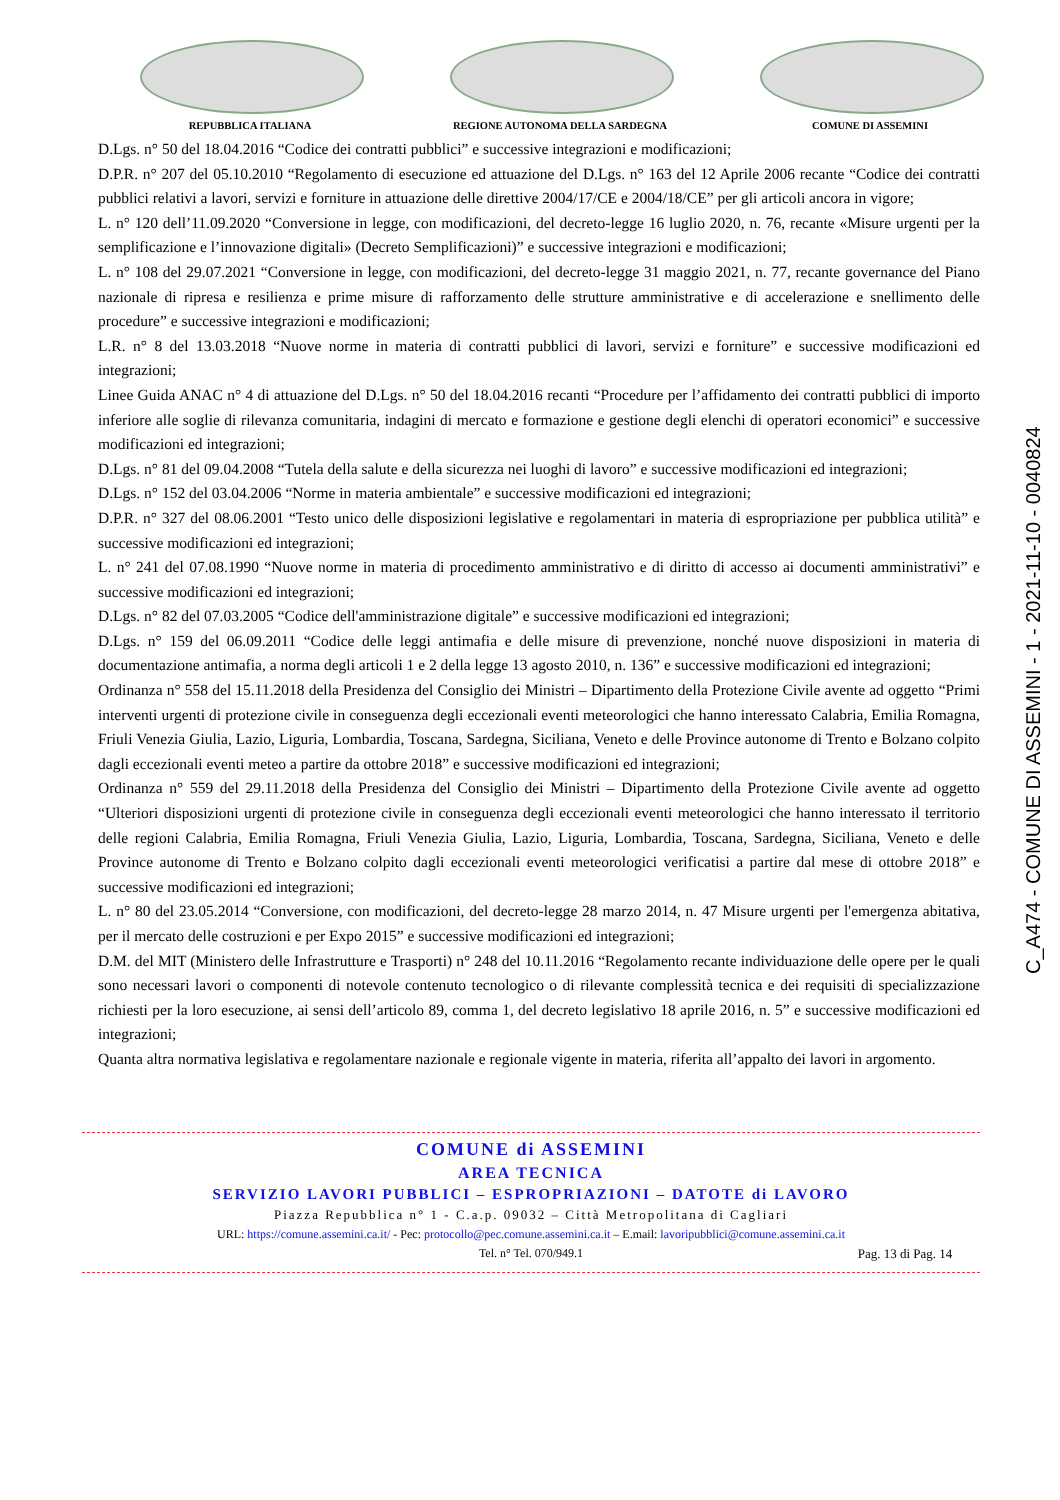REPUBBLICA ITALIANA REGIONE AUTONOMA DELLA SARDEGNA COMUNE DI ASSEMINI
D.Lgs. n° 50 del 18.04.2016 “Codice dei contratti pubblici” e successive integrazioni e modificazioni;
D.P.R. n° 207 del 05.10.2010 “Regolamento di esecuzione ed attuazione del D.Lgs. n° 163 del 12 Aprile 2006 recante “Codice dei contratti pubblici relativi a lavori, servizi e forniture in attuazione delle direttive 2004/17/CE e 2004/18/CE” per gli articoli ancora in vigore;
L. n° 120 dell’11.09.2020 “Conversione in legge, con modificazioni, del decreto-legge 16 luglio 2020, n. 76, recante «Misure urgenti per la semplificazione e l’innovazione digitali» (Decreto Semplificazioni)” e successive integrazioni e modificazioni;
L. n° 108 del 29.07.2021 “Conversione in legge, con modificazioni, del decreto-legge 31 maggio 2021, n. 77, recante governance del Piano nazionale di ripresa e resilienza e prime misure di rafforzamento delle strutture amministrative e di accelerazione e snellimento delle procedure” e successive integrazioni e modificazioni;
L.R. n° 8 del 13.03.2018 “Nuove norme in materia di contratti pubblici di lavori, servizi e forniture” e successive modificazioni ed integrazioni;
Linee Guida ANAC n° 4 di attuazione del D.Lgs. n° 50 del 18.04.2016 recanti “Procedure per l’affidamento dei contratti pubblici di importo inferiore alle soglie di rilevanza comunitaria, indagini di mercato e formazione e gestione degli elenchi di operatori economici” e successive modificazioni ed integrazioni;
D.Lgs. n° 81 del 09.04.2008 “Tutela della salute e della sicurezza nei luoghi di lavoro” e successive modificazioni ed integrazioni;
D.Lgs. n° 152 del 03.04.2006 “Norme in materia ambientale” e successive modificazioni ed integrazioni;
D.P.R. n° 327 del 08.06.2001 “Testo unico delle disposizioni legislative e regolamentari in materia di espropriazione per pubblica utilità” e successive modificazioni ed integrazioni;
L. n° 241 del 07.08.1990 “Nuove norme in materia di procedimento amministrativo e di diritto di accesso ai documenti amministrativi” e successive modificazioni ed integrazioni;
D.Lgs. n° 82 del 07.03.2005 “Codice dell'amministrazione digitale” e successive modificazioni ed integrazioni;
D.Lgs. n° 159 del 06.09.2011 “Codice delle leggi antimafia e delle misure di prevenzione, nonché nuove disposizioni in materia di documentazione antimafia, a norma degli articoli 1 e 2 della legge 13 agosto 2010, n. 136” e successive modificazioni ed integrazioni;
Ordinanza n° 558 del 15.11.2018 della Presidenza del Consiglio dei Ministri – Dipartimento della Protezione Civile avente ad oggetto “Primi interventi urgenti di protezione civile in conseguenza degli eccezionali eventi meteorologici che hanno interessato Calabria, Emilia Romagna, Friuli Venezia Giulia, Lazio, Liguria, Lombardia, Toscana, Sardegna, Siciliana, Veneto e delle Province autonome di Trento e Bolzano colpito dagli eccezionali eventi meteo a partire da ottobre 2018” e successive modificazioni ed integrazioni;
Ordinanza n° 559 del 29.11.2018 della Presidenza del Consiglio dei Ministri – Dipartimento della Protezione Civile avente ad oggetto “Ulteriori disposizioni urgenti di protezione civile in conseguenza degli eccezionali eventi meteorologici che hanno interessato il territorio delle regioni Calabria, Emilia Romagna, Friuli Venezia Giulia, Lazio, Liguria, Lombardia, Toscana, Sardegna, Siciliana, Veneto e delle Province autonome di Trento e Bolzano colpito dagli eccezionali eventi meteorologici verificatisi a partire dal mese di ottobre 2018” e successive modificazioni ed integrazioni;
L. n° 80 del 23.05.2014 “Conversione, con modificazioni, del decreto-legge 28 marzo 2014, n. 47 Misure urgenti per l'emergenza abitativa, per il mercato delle costruzioni e per Expo 2015” e successive modificazioni ed integrazioni;
D.M. del MIT (Ministero delle Infrastrutture e Trasporti) n° 248 del 10.11.2016 “Regolamento recante individuazione delle opere per le quali sono necessari lavori o componenti di notevole contenuto tecnologico o di rilevante complessità tecnica e dei requisiti di specializzazione richiesti per la loro esecuzione, ai sensi dell’articolo 89, comma 1, del decreto legislativo 18 aprile 2016, n. 5” e successive modificazioni ed integrazioni;
Quanta altra normativa legislativa e regolamentare nazionale e regionale vigente in materia, riferita all’appalto dei lavori in argomento.
COMUNE di ASSEMINI
AREA TECNICA
SERVIZIO LAVORI PUBBLICI – ESPROPRIAZIONI – DATOTE di LAVORO
Piazza Repubblica n° 1 - C.a.p. 09032 – Città Metropolitana di Cagliari
URL: https://comune.assemini.ca.it/ - Pec: protocollo@pec.comune.assemini.ca.it – E.mail: lavoripubblici@comune.assemini.ca.it
Tel. n° Tel. 070/949.1 Pag. 13 di Pag. 14
C_A474 - COMUNE DI ASSEMINI - 1 - 2021-11-10 - 0040824